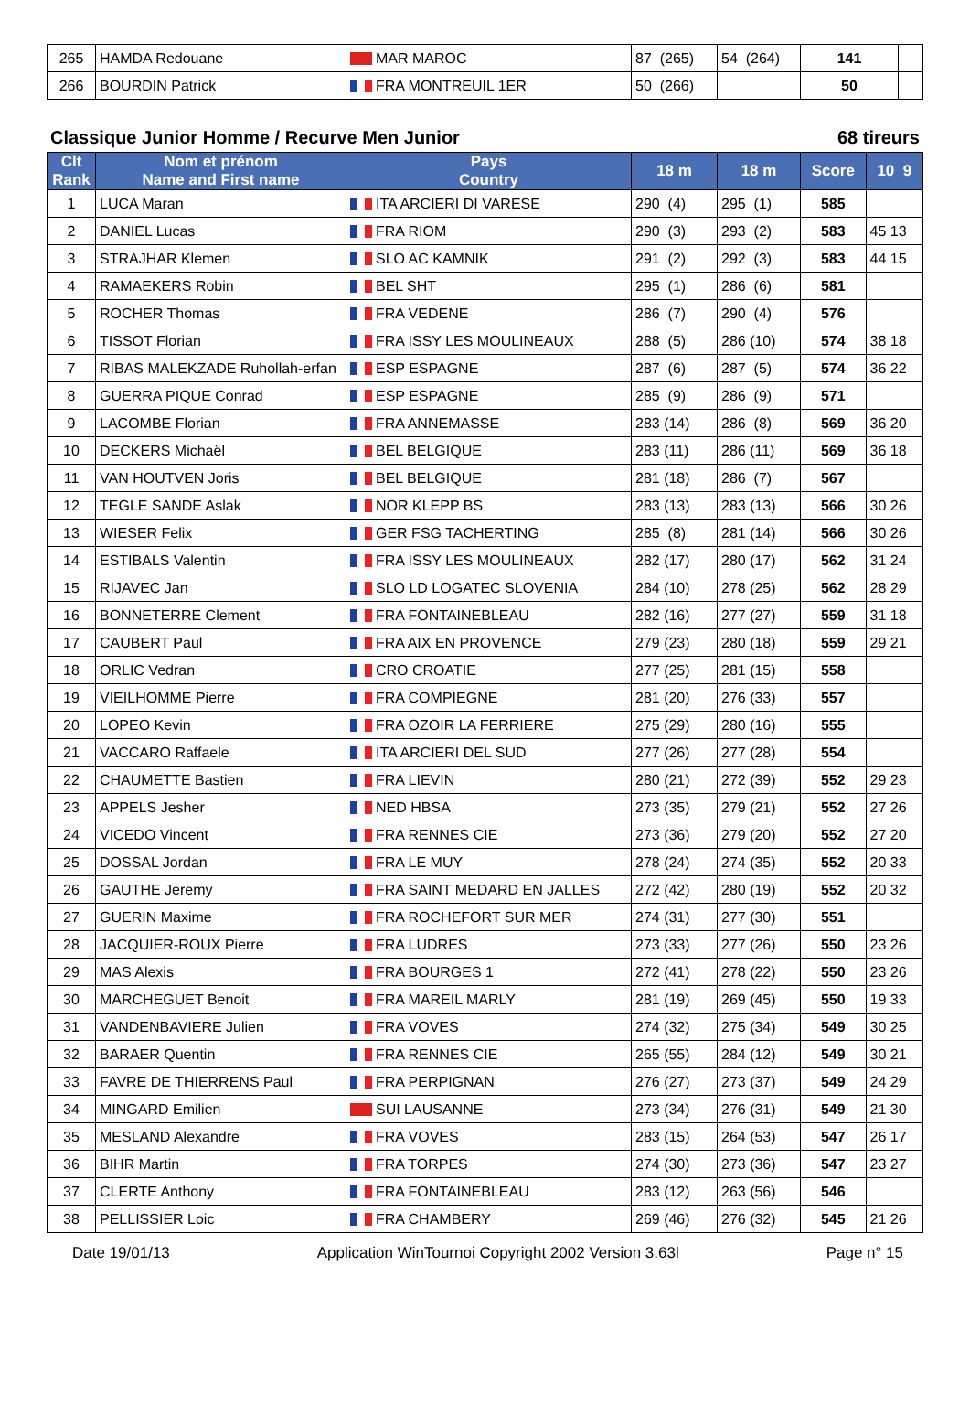| 265 | HAMDA Redouane | MAR MAROC | 87 (265) | 54 (264) | 141 | |
| 266 | BOURDIN Patrick | FRA MONTREUIL 1ER | 50 (266) | | 50 | |
Classique Junior Homme / Recurve Men Junior 68 tireurs
| Clt Rank | Nom et prénom Name and First name | Pays Country | 18 m | 18 m | Score | 10 9 |
| --- | --- | --- | --- | --- | --- | --- |
| 1 | LUCA Maran | ITA ARCIERI DI VARESE | 290 (4) | 295 (1) | 585 | |
| 2 | DANIEL Lucas | FRA RIOM | 290 (3) | 293 (2) | 583 | 45 13 |
| 3 | STRAJHAR Klemen | SLO AC KAMNIK | 291 (2) | 292 (3) | 583 | 44 15 |
| 4 | RAMAEKERS Robin | BEL SHT | 295 (1) | 286 (6) | 581 | |
| 5 | ROCHER Thomas | FRA VEDENE | 286 (7) | 290 (4) | 576 | |
| 6 | TISSOT Florian | FRA ISSY LES MOULINEAUX | 288 (5) | 286 (10) | 574 | 38 18 |
| 7 | RIBAS MALEKZADE Ruhollah-erfan | ESP ESPAGNE | 287 (6) | 287 (5) | 574 | 36 22 |
| 8 | GUERRA PIQUE Conrad | ESP ESPAGNE | 285 (9) | 286 (9) | 571 | |
| 9 | LACOMBE Florian | FRA ANNEMASSE | 283 (14) | 286 (8) | 569 | 36 20 |
| 10 | DECKERS Michaël | BEL BELGIQUE | 283 (11) | 286 (11) | 569 | 36 18 |
| 11 | VAN HOUTVEN Joris | BEL BELGIQUE | 281 (18) | 286 (7) | 567 | |
| 12 | TEGLE SANDE Aslak | NOR KLEPP BS | 283 (13) | 283 (13) | 566 | 30 26 |
| 13 | WIESER Felix | GER FSG TACHERTING | 285 (8) | 281 (14) | 566 | 30 26 |
| 14 | ESTIBALS Valentin | FRA ISSY LES MOULINEAUX | 282 (17) | 280 (17) | 562 | 31 24 |
| 15 | RIJAVEC Jan | SLO LD LOGATEC SLOVENIA | 284 (10) | 278 (25) | 562 | 28 29 |
| 16 | BONNETERRE Clement | FRA FONTAINEBLEAU | 282 (16) | 277 (27) | 559 | 31 18 |
| 17 | CAUBERT Paul | FRA AIX EN PROVENCE | 279 (23) | 280 (18) | 559 | 29 21 |
| 18 | ORLIC Vedran | CRO CROATIE | 277 (25) | 281 (15) | 558 | |
| 19 | VIEILHOMME Pierre | FRA COMPIEGNE | 281 (20) | 276 (33) | 557 | |
| 20 | LOPEO Kevin | FRA OZOIR LA FERRIERE | 275 (29) | 280 (16) | 555 | |
| 21 | VACCARO Raffaele | ITA ARCIERI DEL SUD | 277 (26) | 277 (28) | 554 | |
| 22 | CHAUMETTE Bastien | FRA LIEVIN | 280 (21) | 272 (39) | 552 | 29 23 |
| 23 | APPELS Jesher | NED HBSA | 273 (35) | 279 (21) | 552 | 27 26 |
| 24 | VICEDO Vincent | FRA RENNES CIE | 273 (36) | 279 (20) | 552 | 27 20 |
| 25 | DOSSAL Jordan | FRA LE MUY | 278 (24) | 274 (35) | 552 | 20 33 |
| 26 | GAUTHE Jeremy | FRA SAINT MEDARD EN JALLES | 272 (42) | 280 (19) | 552 | 20 32 |
| 27 | GUERIN Maxime | FRA ROCHEFORT SUR MER | 274 (31) | 277 (30) | 551 | |
| 28 | JACQUIER-ROUX Pierre | FRA LUDRES | 273 (33) | 277 (26) | 550 | 23 26 |
| 29 | MAS Alexis | FRA BOURGES 1 | 272 (41) | 278 (22) | 550 | 23 26 |
| 30 | MARCHEGUET Benoit | FRA MAREIL MARLY | 281 (19) | 269 (45) | 550 | 19 33 |
| 31 | VANDENBAVIERE Julien | FRA VOVES | 274 (32) | 275 (34) | 549 | 30 25 |
| 32 | BARAER Quentin | FRA RENNES CIE | 265 (55) | 284 (12) | 549 | 30 21 |
| 33 | FAVRE DE THIERRENS Paul | FRA PERPIGNAN | 276 (27) | 273 (37) | 549 | 24 29 |
| 34 | MINGARD Emilien | SUI LAUSANNE | 273 (34) | 276 (31) | 549 | 21 30 |
| 35 | MESLAND Alexandre | FRA VOVES | 283 (15) | 264 (53) | 547 | 26 17 |
| 36 | BIHR Martin | FRA TORPES | 274 (30) | 273 (36) | 547 | 23 27 |
| 37 | CLERTE Anthony | FRA FONTAINEBLEAU | 283 (12) | 263 (56) | 546 | |
| 38 | PELLISSIER Loic | FRA CHAMBERY | 269 (46) | 276 (32) | 545 | 21 26 |
Date 19/01/13 Application WinTournoi Copyright 2002 Version 3.63l Page n° 15